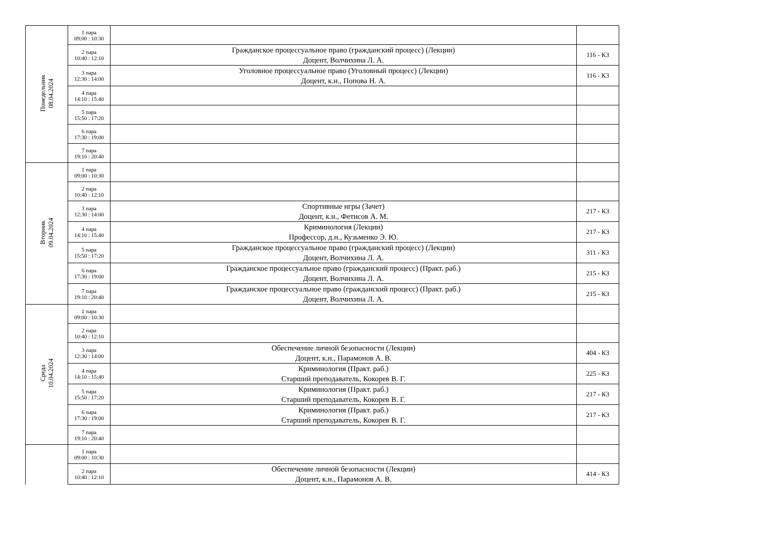| Понедельник 08.04.2024 | 1 пара 09:00 : 10:30 | | |
| | 2 пара 10:40 : 12:10 | Гражданское процессуальное право (гражданский процесс) (Лекции) Доцент, Волчихина Л. А. | 116 - К3 |
| | 3 пара 12:30 : 14:00 | Уголовное процессуальное право (Уголовный процесс) (Лекции) Доцент, к.н., Попова Н. А. | 116 - К3 |
| | 4 пара 14:10 : 15:40 | | |
| | 5 пара 15:50 : 17:20 | | |
| | 6 пара 17:30 : 19:00 | | |
| | 7 пара 19:10 : 20:40 | | |
| Вторник 09.04.2024 | 1 пара 09:00 : 10:30 | | |
| | 2 пара 10:40 : 12:10 | | |
| | 3 пара 12:30 : 14:00 | Спортивные игры (Зачет) Доцент, к.н., Фетисов А. М. | 217 - К3 |
| | 4 пара 14:10 : 15:40 | Криминология (Лекции) Профессор, д.н., Кузьменко Э. Ю. | 217 - К3 |
| | 5 пара 15:50 : 17:20 | Гражданское процессуальное право (гражданский процесс) (Лекции) Доцент, Волчихина Л. А. | 311 - К3 |
| | 6 пара 17:30 : 19:00 | Гражданское процессуальное право (гражданский процесс) (Практ. раб.) Доцент, Волчихина Л. А. | 215 - К3 |
| | 7 пара 19:10 : 20:40 | Гражданское процессуальное право (гражданский процесс) (Практ. раб.) Доцент, Волчихина Л. А. | 215 - К3 |
| Среда 10.04.2024 | 1 пара 09:00 : 10:30 | | |
| | 2 пара 10:40 : 12:10 | | |
| | 3 пара 12:30 : 14:00 | Обеспечение личной безопасности (Лекции) Доцент, к.н., Парамонов А. В. | 404 - К3 |
| | 4 пара 14:10 : 15:40 | Криминология (Практ. раб.) Старший преподаватель, Кокорев В. Г. | 225 - К3 |
| | 5 пара 15:50 : 17:20 | Криминология (Практ. раб.) Старший преподаватель, Кокорев В. Г. | 217 - К3 |
| | 6 пара 17:30 : 19:00 | Криминология (Практ. раб.) Старший преподаватель, Кокорев В. Г. | 217 - К3 |
| | 7 пара 19:10 : 20:40 | | |
| | 1 пара 09:00 : 10:30 | | |
| | 2 пара 10:40 : 12:10 | Обеспечение личной безопасности (Лекции) Доцент, к.н., Парамонов А. В. | 414 - К3 |